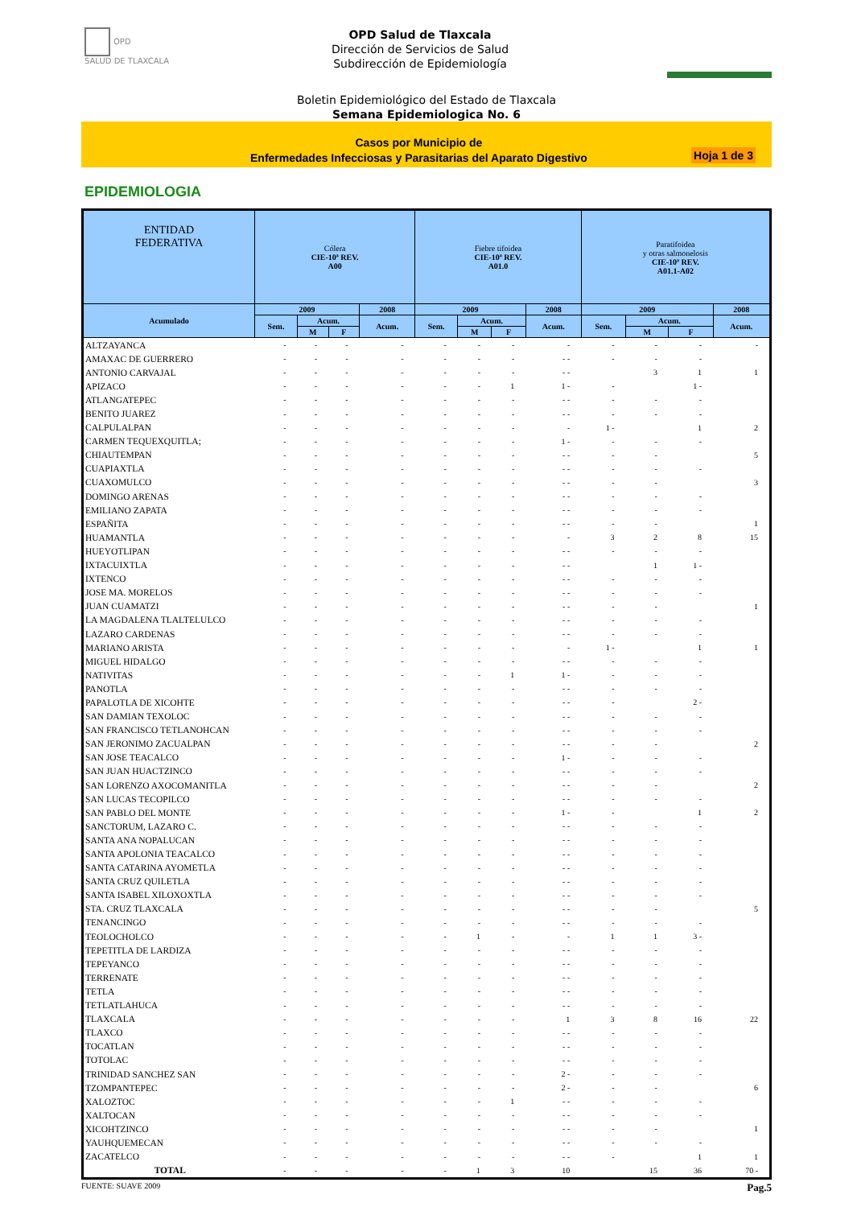OPD
SALUD DE TLAXCALA
OPD Salud de Tlaxcala
Dirección de Servicios de Salud
Subdirección de Epidemiología
Boletin Epidemiológico del Estado de Tlaxcala
Semana Epidemiologica No. 6
Casos por Municipio de
Enfermedades Infecciosas y Parasitarias del Aparato Digestivo
Hoja 1 de 3
EPIDEMIOLOGIA
| ENTIDAD FEDERATIVA | Cólera CIE-10ª REV. A00 | | | | Fiebre tifoidea CIE-10ª REV. A01.0 | | | | Paratifoidea y otras salmonelosis CIE-10ª REV. A01.1-A02 | | | |
| --- | --- | --- | --- | --- | --- | --- | --- | --- | --- | --- | --- | --- |
| Acumulado | 2009 | | | 2008 | 2009 | | | 2008 | 2009 | | | 2008 |
| | Sem. | Acum. | | Acum. | Sem. | Acum. | | Acum. | Sem. | Acum. | | Acum. |
| | | M | F | | | M | F | | | M | F | |
| ALTZAYANCA | - | - | - | - | - | - | - | - | - | - | - | - |
| AMAXAC DE GUERRERO | - | - | - | - | - | - | - | - - | - | - | - | |
| ANTONIO CARVAJAL | - | - | - | - | - | - | - | - - | | 3 | 1 | 1 |
| APIZACO | - | - | - | - | - | - | 1 | 1 - | - | | 1 - | |
| ATLANGATEPEC | - | - | - | - | - | - | - | - - | - | - | - | |
| BENITO JUAREZ | - | - | - | - | - | - | - | - - | - | - | - | |
| CALPULALPAN | - | - | - | - | - | - | - | - | 1 - | | 1 | 2 |
| CARMEN TEQUEXQUITLA; | - | - | - | - | - | - | - | 1 - | - | - | - | |
| CHIAUTEMPAN | - | - | - | - | - | - | - | - - | - | - | | 5 |
| CUAPIAXTLA | - | - | - | - | - | - | - | - - | - | - | - | |
| CUAXOMULCO | - | - | - | - | - | - | - | - - | - | - | | 3 |
| DOMINGO ARENAS | - | - | - | - | - | - | - | - - | - | - | - | |
| EMILIANO ZAPATA | - | - | - | - | - | - | - | - - | - | - | - | |
| ESPAÑITA | - | - | - | - | - | - | - | - - | - | - | | 1 |
| HUAMANTLA | - | - | - | - | - | - | - | - | 3 | 2 | 8 | 15 |
| HUEYOTLIPAN | - | - | - | - | - | - | - | - - | - | - | - | |
| IXTACUIXTLA | - | - | - | - | - | - | - | - - | | 1 | 1 - | |
| IXTENCO | - | - | - | - | - | - | - | - - | - | - | - | |
| JOSE MA. MORELOS | - | - | - | - | - | - | - | - - | - | - | - | |
| JUAN CUAMATZI | - | - | - | - | - | - | - | - - | - | - | | 1 |
| LA MAGDALENA TLALTELULCO | - | - | - | - | - | - | - | - - | - | - | - | |
| LAZARO CARDENAS | - | - | - | - | - | - | - | - - | - | - | - | |
| MARIANO ARISTA | - | - | - | - | - | - | - | - | 1 - | | 1 | 1 |
| MIGUEL HIDALGO | - | - | - | - | - | - | - | - - | - | - | - | |
| NATIVITAS | - | - | - | - | - | - | 1 | 1 - | - | - | - | |
| PANOTLA | - | - | - | - | - | - | - | - - | - | - | - | |
| PAPALOTLA DE XICOHTE | - | - | - | - | - | - | - | - - | - | | 2 - | |
| SAN DAMIAN TEXOLOC | - | - | - | - | - | - | - | - - | - | - | - | |
| SAN FRANCISCO TETLANOHCAN | - | - | - | - | - | - | - | - - | - | - | - | |
| SAN JERONIMO ZACUALPAN | - | - | - | - | - | - | - | - - | - | - | | 2 |
| SAN JOSE TEACALCO | - | - | - | - | - | - | - | 1 - | - | - | - | |
| SAN JUAN HUACTZINCO | - | - | - | - | - | - | - | - - | - | - | - | |
| SAN LORENZO AXOCOMANITLA | - | - | - | - | - | - | - | - - | - | - | | 2 |
| SAN LUCAS TECOPILCO | - | - | - | - | - | - | - | - - | - | - | - | |
| SAN PABLO DEL MONTE | - | - | - | - | - | - | - | 1 - | - | | 1 | 2 |
| SANCTORUM, LAZARO C. | - | - | - | - | - | - | - | - - | - | - | - | |
| SANTA ANA NOPALUCAN | - | - | - | - | - | - | - | - - | - | - | - | |
| SANTA APOLONIA TEACALCO | - | - | - | - | - | - | - | - - | - | - | - | |
| SANTA CATARINA AYOMETLA | - | - | - | - | - | - | - | - - | - | - | - | |
| SANTA CRUZ QUILETLA | - | - | - | - | - | - | - | - - | - | - | - | |
| SANTA ISABEL XILOXOXTLA | - | - | - | - | - | - | - | - - | - | - | - | |
| STA. CRUZ TLAXCALA | - | - | - | - | - | - | - | - - | - | - | | 5 |
| TENANCINGO | - | - | - | - | - | - | - | - - | - | - | - | |
| TEOLOCHOLCO | - | - | - | - | - | 1 | - | - | 1 | 1 | 3 - | |
| TEPETITLA DE LARDIZA | - | - | - | - | - | - | - | - - | - | - | - | |
| TEPEYANCO | - | - | - | - | - | - | - | - - | - | - | - | |
| TERRENATE | - | - | - | - | - | - | - | - - | - | - | - | |
| TETLA | - | - | - | - | - | - | - | - - | - | - | - | |
| TETLATLAHUCA | - | - | - | - | - | - | - | - - | - | - | - | |
| TLAXCALA | - | - | - | - | - | - | - | 1 | 3 | 8 | 16 | 22 |
| TLAXCO | - | - | - | - | - | - | - | - - | - | - | - | |
| TOCATLAN | - | - | - | - | - | - | - | - - | - | - | - | |
| TOTOLAC | - | - | - | - | - | - | - | - - | - | - | - | |
| TRINIDAD SANCHEZ SAN | - | - | - | - | - | - | - | 2 - | - | - | - | |
| TZOMPANTEPEC | - | - | - | - | - | - | - | 2 - | - | - | | 6 |
| XALOZTOC | - | - | - | - | - | - | 1 | - - | - | - | - | |
| XALTOCAN | - | - | - | - | - | - | - | - - | - | - | - | |
| XICOHTZINCO | - | - | - | - | - | - | - | - - | - | - | | 1 |
| YAUHQUEMECAN | - | - | - | - | - | - | - | - - | - | - | - | |
| ZACATELCO | - | - | - | - | - | - | - | - - | - | | 1 | 1 |
| TOTAL | - | - | - | - | - | 1 | 3 | 10 | | 15 | 36 | 70 - |
FUENTE: SUAVE 2009 Pag.5